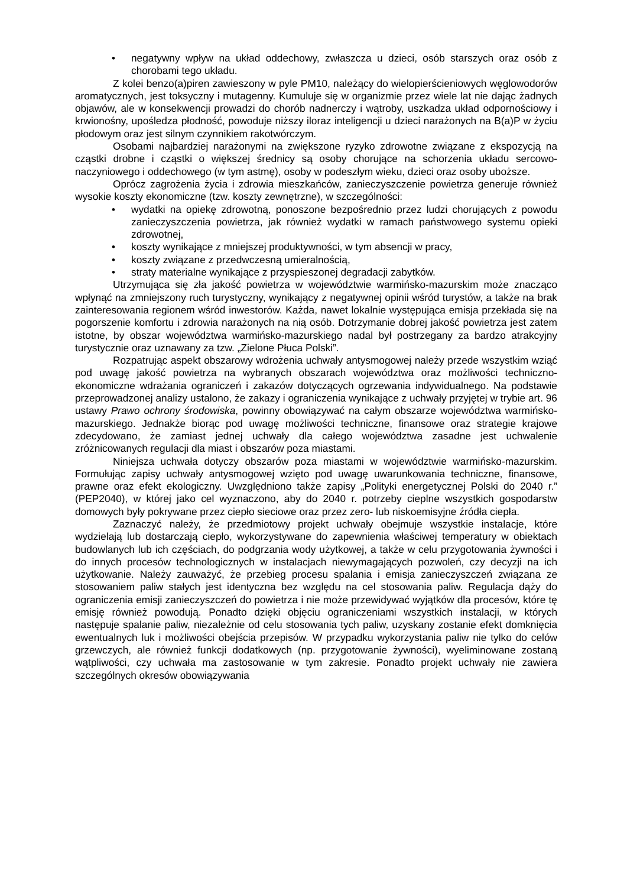• negatywny wpływ na układ oddechowy, zwłaszcza u dzieci, osób starszych oraz osób z chorobami tego układu.
Z kolei benzo(a)piren zawieszony w pyle PM10, należący do wielopierścieniowych węglowodorów aromatycznych, jest toksyczny i mutagenny. Kumuluje się w organizmie przez wiele lat nie dając żadnych objawów, ale w konsekwencji prowadzi do chorób nadnerczy i wątroby, uszkadza układ odpornościowy i krwionośny, upośledza płodność, powoduje niższy iloraz inteligencji u dzieci narażonych na B(a)P w życiu płodowym oraz jest silnym czynnikiem rakotwórczym.
Osobami najbardziej narażonymi na zwiększone ryzyko zdrowotne związane z ekspozycją na cząstki drobne i cząstki o większej średnicy są osoby chorujące na schorzenia układu sercowo-naczyniowego i oddechowego (w tym astmę), osoby w podeszłym wieku, dzieci oraz osoby uboższe.
Oprócz zagrożenia życia i zdrowia mieszkańców, zanieczyszczenie powietrza generuje również wysokie koszty ekonomiczne (tzw. koszty zewnętrzne), w szczególności:
• wydatki na opiekę zdrowotną, ponoszone bezpośrednio przez ludzi chorujących z powodu zanieczyszczenia powietrza, jak również wydatki w ramach państwowego systemu opieki zdrowotnej,
• koszty wynikające z mniejszej produktywności, w tym absencji w pracy,
• koszty związane z przedwczesną umieralnością,
• straty materialne wynikające z przyspieszonej degradacji zabytków.
Utrzymująca się zła jakość powietrza w województwie warmińsko-mazurskim może znacząco wpłynąć na zmniejszony ruch turystyczny, wynikający z negatywnej opinii wśród turystów, a także na brak zainteresowania regionem wśród inwestorów. Każda, nawet lokalnie występująca emisja przekłada się na pogorszenie komfortu i zdrowia narażonych na nią osób. Dotrzymanie dobrej jakość powietrza jest zatem istotne, by obszar województwa warmińsko-mazurskiego nadal był postrzegany za bardzo atrakcyjny turystycznie oraz uznawany za tzw. „Zielone Płuca Polski”.
Rozpatrując aspekt obszarowy wdrożenia uchwały antysmogowej należy przede wszystkim wziąć pod uwagę jakość powietrza na wybranych obszarach województwa oraz możliwości techniczno-ekonomiczne wdrażania ograniczeń i zakazów dotyczących ogrzewania indywidualnego. Na podstawie przeprowadzonej analizy ustalono, że zakazy i ograniczenia wynikające z uchwały przyjętej w trybie art. 96 ustawy Prawo ochrony środowiska, powinny obowiązywać na całym obszarze województwa warmińsko-mazurskiego. Jednakże biorąc pod uwagę możliwości techniczne, finansowe oraz strategie krajowe zdecydowano, że zamiast jednej uchwały dla całego województwa zasadne jest uchwalenie zróżnicowanych regulacji dla miast i obszarów poza miastami.
Niniejsza uchwała dotyczy obszarów poza miastami w województwie warmińsko-mazurskim. Formułując zapisy uchwały antysmogowej wzięto pod uwagę uwarunkowania techniczne, finansowe, prawne oraz efekt ekologiczny. Uwzględniono także zapisy „Polityki energetycznej Polski do 2040 r.” (PEP2040), w której jako cel wyznaczono, aby do 2040 r. potrzeby cieplne wszystkich gospodarstw domowych były pokrywane przez ciepło sieciowe oraz przez zero- lub niskoemisyjne źródła ciepła.
Zaznaczyć należy, że przedmiotowy projekt uchwały obejmuje wszystkie instalacje, które wydzielają lub dostarczają ciepło, wykorzystywane do zapewnienia właściwej temperatury w obiektach budowlanych lub ich częściach, do podgrzania wody użytkowej, a także w celu przygotowania żywności i do innych procesów technologicznych w instalacjach niewymagających pozwoleń, czy decyzji na ich użytkowanie. Należy zauważyć, że przebieg procesu spalania i emisja zanieczyszczeń związana ze stosowaniem paliw stałych jest identyczna bez względu na cel stosowania paliw. Regulacja dąży do ograniczenia emisji zanieczyszczeń do powietrza i nie może przewidywać wyjątków dla procesów, które tę emisję również powodują. Ponadto dzięki objęciu ograniczeniami wszystkich instalacji, w których następuje spalanie paliw, niezależnie od celu stosowania tych paliw, uzyskany zostanie efekt domknięcia ewentualnych luk i możliwości obejścia przepisów. W przypadku wykorzystania paliw nie tylko do celów grzewczych, ale również funkcji dodatkowych (np. przygotowanie żywności), wyeliminowane zostaną wątpliwości, czy uchwała ma zastosowanie w tym zakresie. Ponadto projekt uchwały nie zawiera szczególnych okresów obowiązywania